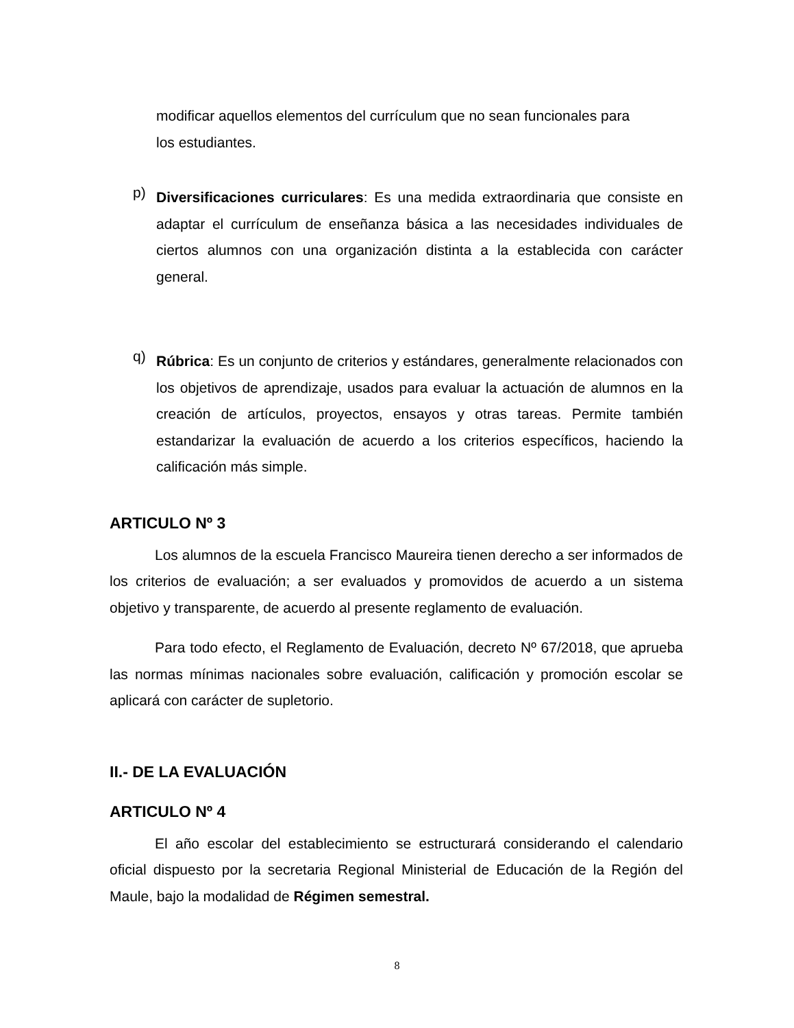modificar aquellos elementos del currículum que no sean funcionales para
los estudiantes.
p)
Diversificaciones curriculares: Es una medida extraordinaria que consiste en adaptar el currículum de enseñanza básica a las necesidades individuales de ciertos alumnos con una organización distinta a la establecida con carácter general.
q)
Rúbrica: Es un conjunto de criterios y estándares, generalmente relacionados con los objetivos de aprendizaje, usados para evaluar la actuación de alumnos en la creación de artículos, proyectos, ensayos y otras tareas. Permite también estandarizar la evaluación de acuerdo a los criterios específicos, haciendo la calificación más simple.
ARTICULO Nº 3
Los alumnos de la escuela Francisco Maureira tienen derecho a ser informados de los criterios de evaluación; a ser evaluados y promovidos de acuerdo a un sistema objetivo y transparente, de acuerdo al presente reglamento de evaluación.
Para todo efecto, el Reglamento de Evaluación, decreto Nº 67/2018, que aprueba las normas mínimas nacionales sobre evaluación, calificación y promoción escolar se aplicará con carácter de supletorio.
II.- DE LA EVALUACIÓN
ARTICULO Nº 4
El año escolar del establecimiento se estructurará considerando el calendario oficial dispuesto por la secretaria Regional Ministerial de Educación de la Región del Maule, bajo la modalidad de Régimen semestral.
8